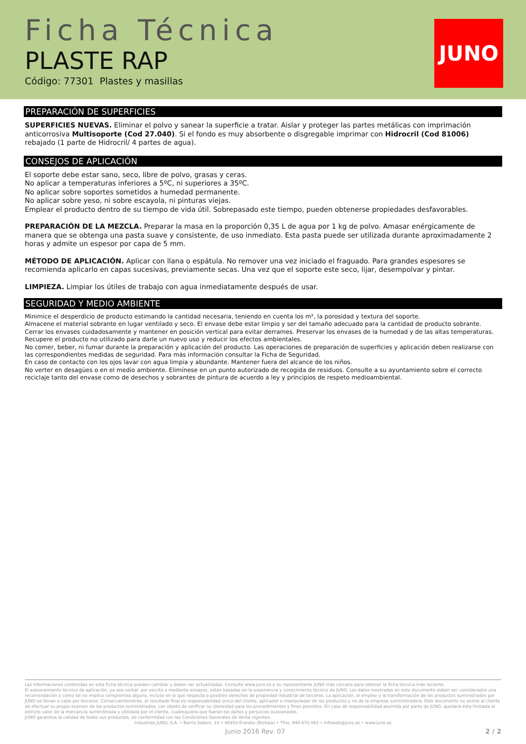Ficha Técnica
PLASTE RAP
Código: 77301 Plastes y masillas
JUNO
PREPARACIÓN DE SUPERFICIES
SUPERFICIES NUEVAS. Eliminar el polvo y sanear la superficie a tratar. Aislar y proteger las partes metálicas con imprimación anticorrosiva Multisoporte (Cod 27.040). Si el fondo es muy absorbente o disgregable imprimar con Hidrocril (Cod 81006) rebajado (1 parte de Hidrocril/ 4 partes de agua).
CONSEJOS DE APLICACIÓN
El soporte debe estar sano, seco, libre de polvo, grasas y ceras.
No aplicar a temperaturas inferiores a 5ºC, ni superiores a 35ºC.
No aplicar sobre soportes sometidos a humedad permanente.
No aplicar sobre yeso, ni sobre escayola, ni pinturas viejas.
Emplear el producto dentro de su tiempo de vida útil. Sobrepasado este tiempo, pueden obtenerse propiedades desfavorables.
PREPARACIÓN DE LA MEZCLA. Preparar la masa en la proporción 0,35 L de agua por 1 kg de polvo. Amasar enérgicamente de manera que se obtenga una pasta suave y consistente, de uso inmediato. Esta pasta puede ser utilizada durante aproximadamente 2 horas y admite un espesor por capa de 5 mm.
MÉTODO DE APLICACIÓN. Aplicar con llana o espátula. No remover una vez iniciado el fraguado. Para grandes espesores se recomienda aplicarlo en capas sucesivas, previamente secas. Una vez que el soporte este seco, lijar, desempolvar y pintar.
LIMPIEZA. Limpiar los útiles de trabajo con agua inmediatamente después de usar.
SEGURIDAD Y MEDIO AMBIENTE
Minimice el desperdicio de producto estimando la cantidad necesaria, teniendo en cuenta los m², la porosidad y textura del soporte.
Almacene el material sobrante en lugar ventilado y seco. El envase debe estar limpio y ser del tamaño adecuado para la cantidad de producto sobrante.
Cerrar los envases cuidadosamente y mantener en posición vertical para evitar derrames. Preservar los envases de la humedad y de las altas temperaturas.
Recupere el producto no utilizado para darle un nuevo uso y reducir los efectos ambientales.
No comer, beber, ni fumar durante la preparación y aplicación del producto. Las operaciones de preparación de superficies y aplicación deben realizarse con las correspondientes medidas de seguridad. Para más información consultar la Ficha de Seguridad.
En caso de contacto con los ojos lavar con agua limpia y abundante. Mantener fuera del alcance de los niños.
No verter en desagües o en el medio ambiente. Elimínese en un punto autorizado de recogida de residuos. Consulte a su ayuntamiento sobre el correcto reciclaje tanto del envase como de desechos y sobrantes de pintura de acuerdo a ley y principios de respeto medioambiental.
Las informaciones contenidas en esta ficha técnica pueden cambiar y deben ser actualizadas. Consulte www.juno.es o su representante JUNO más cercano para obtener la ficha técnica más reciente.
El asesoramiento técnico de aplicación, ya sea verbal, por escrito o mediante ensayos, están basadas en la experiencia y conocimiento técnico de JUNO. Los datos mostrados en este documento deben ser considerados una recomendación y como tal no implica compromiso alguno, incluso en lo que respecta a posibles derechos de propiedad industrial de terceros. La aplicación, el empleo y la transformación de los productos suministrados por JUNO se llevan a cabo por terceros. Consecuentemente, el resultado final es responsabilidad única del cliente, aplicador o manipulador de los productos y no de la empresa suministradora. Este documento no exime al cliente de efectuar su propio examen de los productos suministrados, con objeto de verificar su idoneidad para los procedimientos y fines previstos. En caso de responsabilidad asumida por parte de JUNO, quedará ésta limitada al estricto valor de la mercancía suministrada y utilizada por el cliente, cualesquiera que fueran los daños y perjuicios ocasionados.
JUNO garantiza la calidad de todos sus productos, de conformidad con las Condiciones Generales de Venta vigentes.
Industrias JUNO, S.A. • Barrio Sakoni, 10 • 48950 Erandio (Bizkaia) • Tfno. 944 670 062 • infoweb@juno.es • www.juno.es
Junio 2016 Rev. 07 2 / 2